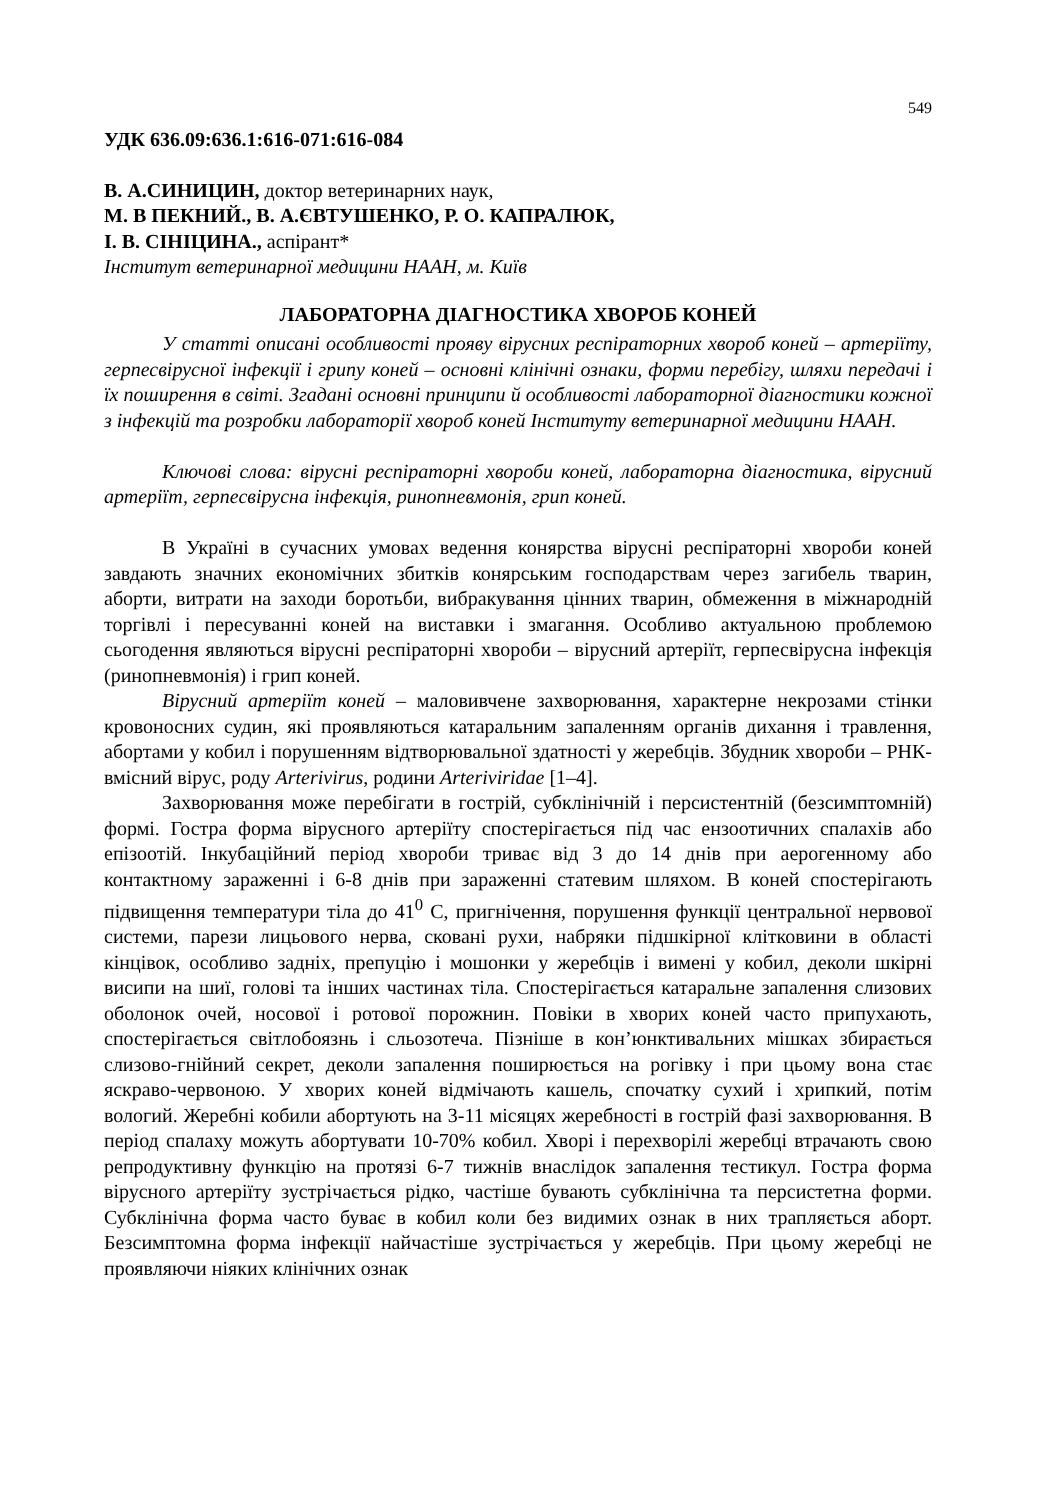549
УДК 636.09:636.1:616-071:616-084
В. А.СИНИЦИН, доктор ветеринарних наук,
М. В ПЕКНИЙ., В. А.ЄВТУШЕНКО, Р. О. КАПРАЛЮК,
І. В. СІНІЦИНА., аспірант*
Інститут ветеринарної медицини НААН, м. Київ
ЛАБОРАТОРНА ДІАГНОСТИКА ХВОРОБ КОНЕЙ
У статті описані особливості прояву вірусних респіраторних хвороб коней – артеріїту, герпесвірусної інфекції і грипу коней – основні клінічні ознаки, форми перебігу, шляхи передачі і їх поширення в світі. Згадані основні принципи й особливості лабораторної діагностики кожної з інфекцій та розробки лабораторії хвороб коней Інституту ветеринарної медицини НААН.
Ключові слова: вірусні респіраторні хвороби коней, лабораторна діагностика, вірусний артеріїт, герпесвірусна інфекція, ринопневмонія, грип коней.
В Україні в сучасних умовах ведення конярства вірусні респіраторні хвороби коней завдають значних економічних збитків конярським господарствам через загибель тварин, аборти, витрати на заходи боротьби, вибракування цінних тварин, обмеження в міжнародній торгівлі і пересуванні коней на виставки і змагання. Особливо актуальною проблемою сьогодення являються вірусні респіраторні хвороби – вірусний артеріїт, герпесвірусна інфекція (ринопневмонія) і грип коней.
Вірусний артеріїт коней – маловивчене захворювання, характерне некрозами стінки кровоносних судин, які проявляються катаральним запаленням органів дихання і травлення, абортами у кобил і порушенням відтворювальної здатності у жеребців. Збудник хвороби – РНК-вмісний вірус, роду Arterivirus, родини Arteriviridae [1–4].
Захворювання може перебігати в гострій, субклінічній і персистентній (безсимптомній) формі. Гостра форма вірусного артеріїту спостерігається під час ензоотичних спалахів або епізоотій. Інкубаційний період хвороби триває від 3 до 14 днів при аерогенному або контактному зараженні і 6-8 днів при зараженні статевим шляхом. В коней спостерігають підвищення температури тіла до 41<sup>0</sup> С, пригнічення, порушення функції центральної нервової системи, парези лицьового нерва, сковані рухи, набряки підшкірної клітковини в області кінцівок, особливо задніх, препуцію і мошонки у жеребців і вимені у кобил, деколи шкірні висипи на шиї, голові та інших частинах тіла. Спостерігається катаральне запалення слизових оболонок очей, носової і ротової порожнин. Повіки в хворих коней часто припухають, спостерігається світлобоязнь і сльозотеча. Пізніше в кон’юнктивальних мішках збирається слизово-гнійний секрет, деколи запалення поширюється на рогівку і при цьому вона стає яскраво-червоною. У хворих коней відмічають кашель, спочатку сухий і хрипкий, потім вологий. Жеребні кобили абортують на 3-11 місяцях жеребності в гострій фазі захворювання. В період спалаху можуть абортувати 10-70% кобил. Хворі і перехворілі жеребці втрачають свою репродуктивну функцію на протязі 6-7 тижнів внаслідок запалення тестикул. Гостра форма вірусного артеріїту зустрічається рідко, частіше бувають субклінічна та персистетна форми. Субклінічна форма часто буває в кобил коли без видимих ознак в них трапляється аборт. Безсимптомна форма інфекції найчастіше зустрічається у жеребців. При цьому жеребці не проявляючи ніяких клінічних ознак